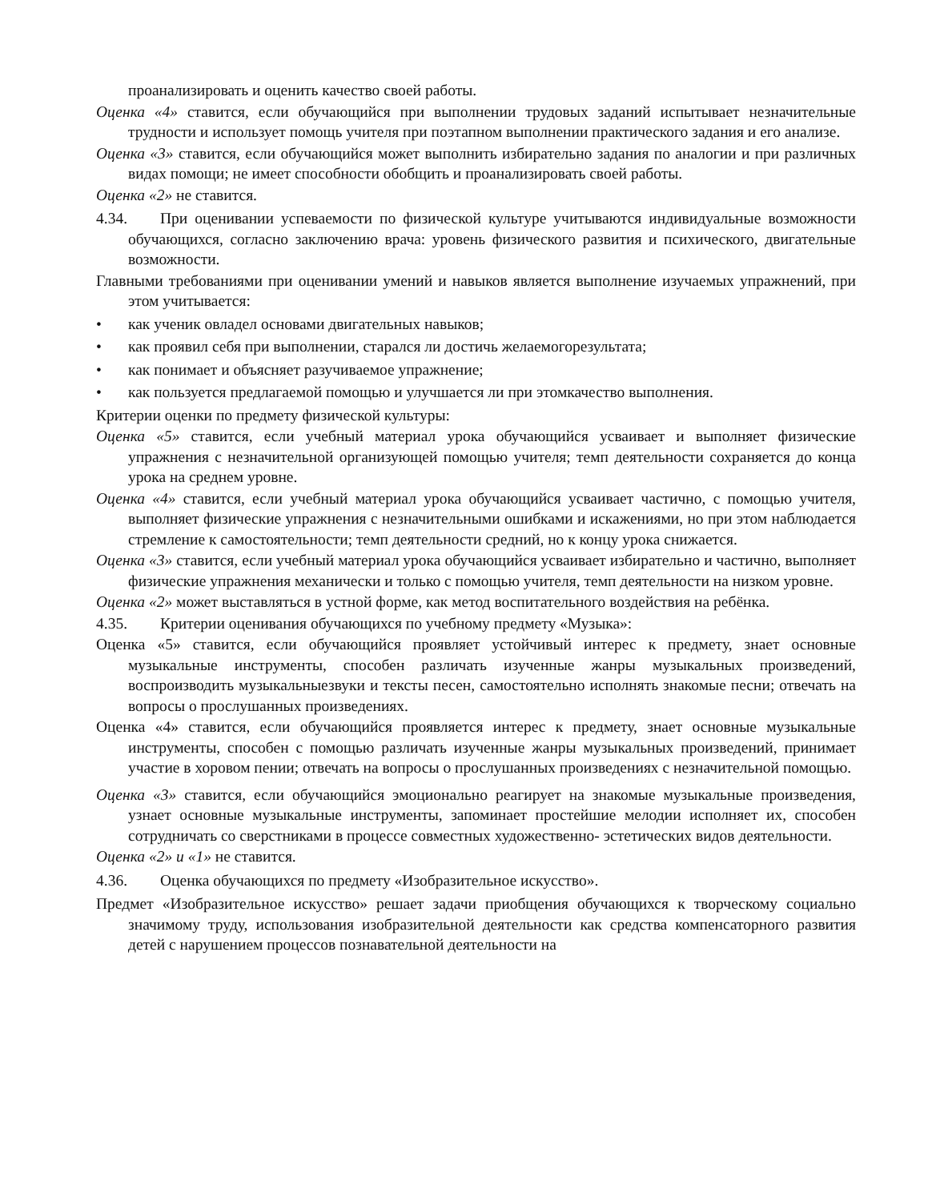проанализировать и оценить качество своей работы.
Оценка «4» ставится, если обучающийся при выполнении трудовых заданий испытывает незначительные трудности и использует помощь учителя при поэтапном выполнении практического задания и его анализе.
Оценка «3» ставится, если обучающийся может выполнить избирательно задания по аналогии и при различных видах помощи; не имеет способности обобщить и проанализировать своей работы.
Оценка «2» не ставится.
4.34. При оценивании успеваемости по физической культуре учитываются индивидуальные возможности обучающихся, согласно заключению врача: уровень физического развития и психического, двигательные возможности.
Главными требованиями при оценивании умений и навыков является выполнение изучаемых упражнений, при этом учитывается:
• как ученик овладел основами двигательных навыков;
• как проявил себя при выполнении, старался ли достичь желаемогорезультата;
• как понимает и объясняет разучиваемое упражнение;
• как пользуется предлагаемой помощью и улучшается ли при этомкачество выполнения.
Критерии оценки по предмету физической культуры:
Оценка «5» ставится, если учебный материал урока обучающийся усваивает и выполняет физические упражнения с незначительной организующей помощью учителя; темп деятельности сохраняется до конца урока на среднем уровне.
Оценка «4» ставится, если учебный материал урока обучающийся усваивает частично, с помощью учителя, выполняет физические упражнения с незначительными ошибками и искажениями, но при этом наблюдается стремление к самостоятельности; темп деятельности средний, но к концу урока снижается.
Оценка «3» ставится, если учебный материал урока обучающийся усваивает избирательно и частично, выполняет физические упражнения механически и только с помощью учителя, темп деятельности на низком уровне.
Оценка «2» может выставляться в устной форме, как метод воспитательного воздействия на ребёнка.
4.35. Критерии оценивания обучающихся по учебному предмету «Музыка»:
Оценка «5» ставится, если обучающийся проявляет устойчивый интерес к предмету, знает основные музыкальные инструменты, способен различать изученные жанры музыкальных произведений, воспроизводить музыкальныезвуки и тексты песен, самостоятельно исполнять знакомые песни; отвечать на вопросы о прослушанных произведениях.
Оценка «4» ставится, если обучающийся проявляется интерес к предмету, знает основные музыкальные инструменты, способен с помощью различать изученные жанры музыкальных произведений, принимает участие в хоровом пении; отвечать на вопросы о прослушанных произведениях с незначительной помощью.
Оценка «3» ставится, если обучающийся эмоционально реагирует на знакомые музыкальные произведения, узнает основные музыкальные инструменты, запоминает простейшие мелодии исполняет их, способен сотрудничать со сверстниками в процессе совместных художественно- эстетических видов деятельности.
Оценка «2» и «1» не ставится.
4.36. Оценка обучающихся по предмету «Изобразительное искусство».
Предмет «Изобразительное искусство» решает задачи приобщения обучающихся к творческому социально значимому труду, использования изобразительной деятельности как средства компенсаторного развития детей с нарушением процессов познавательной деятельности на